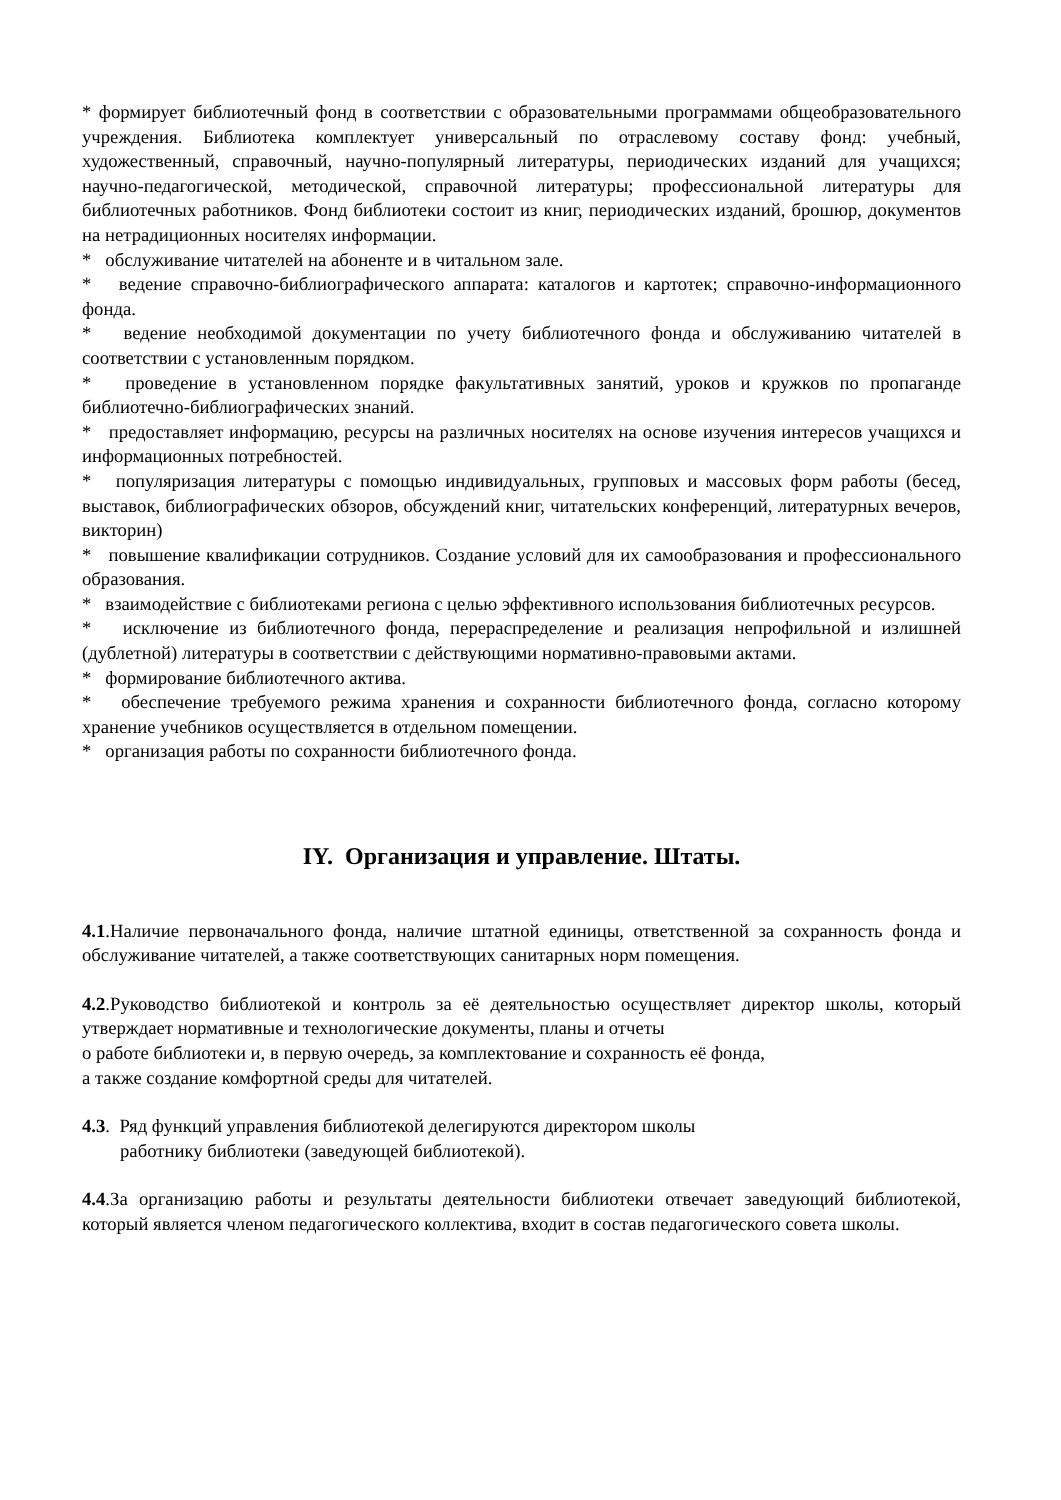* формирует библиотечный фонд в соответствии с образовательными программами общеобразовательного учреждения. Библиотека комплектует универсальный по отраслевому составу фонд: учебный, художественный, справочный, научно-популярный литературы, периодических изданий для учащихся; научно-педагогической, методической, справочной литературы; профессиональной литературы для библиотечных работников. Фонд библиотеки состоит из книг, периодических изданий, брошюр, документов на нетрадиционных носителях информации.
* обслуживание читателей на абоненте и в читальном зале.
* ведение справочно-библиографического аппарата: каталогов и картотек; справочно-информационного фонда.
* ведение необходимой документации по учету библиотечного фонда и обслуживанию читателей в соответствии с установленным порядком.
* проведение в установленном порядке факультативных занятий, уроков и кружков по пропаганде библиотечно-библиографических знаний.
* предоставляет информацию, ресурсы на различных носителях на основе изучения интересов учащихся и информационных потребностей.
* популяризация литературы с помощью индивидуальных, групповых и массовых форм работы (бесед, выставок, библиографических обзоров, обсуждений книг, читательских конференций, литературных вечеров, викторин)
* повышение квалификации сотрудников. Создание условий для их самообразования и профессионального образования.
* взаимодействие с библиотеками региона с целью эффективного использования библиотечных ресурсов.
* исключение из библиотечного фонда, перераспределение и реализация непрофильной и излишней (дублетной) литературы в соответствии с действующими нормативно-правовыми актами.
* формирование библиотечного актива.
* обеспечение требуемого режима хранения и сохранности библиотечного фонда, согласно которому хранение учебников осуществляется в отдельном помещении.
* организация работы по сохранности библиотечного фонда.
IY. Организация и управление. Штаты.
4.1.Наличие первоначального фонда, наличие штатной единицы, ответственной за сохранность фонда и обслуживание читателей, а также соответствующих санитарных норм помещения.
4.2.Руководство библиотекой и контроль за её деятельностью осуществляет директор школы, который утверждает нормативные и технологические документы, планы и отчеты
о работе библиотеки и, в первую очередь, за комплектование и сохранность её фонда,
а также создание комфортной среды для читателей.
4.3. Ряд функций управления библиотекой делегируются директором школы
работнику библиотеки (заведующей библиотекой).
4.4.За организацию работы и результаты деятельности библиотеки отвечает заведующий библиотекой, который является членом педагогического коллектива, входит в состав педагогического совета школы.